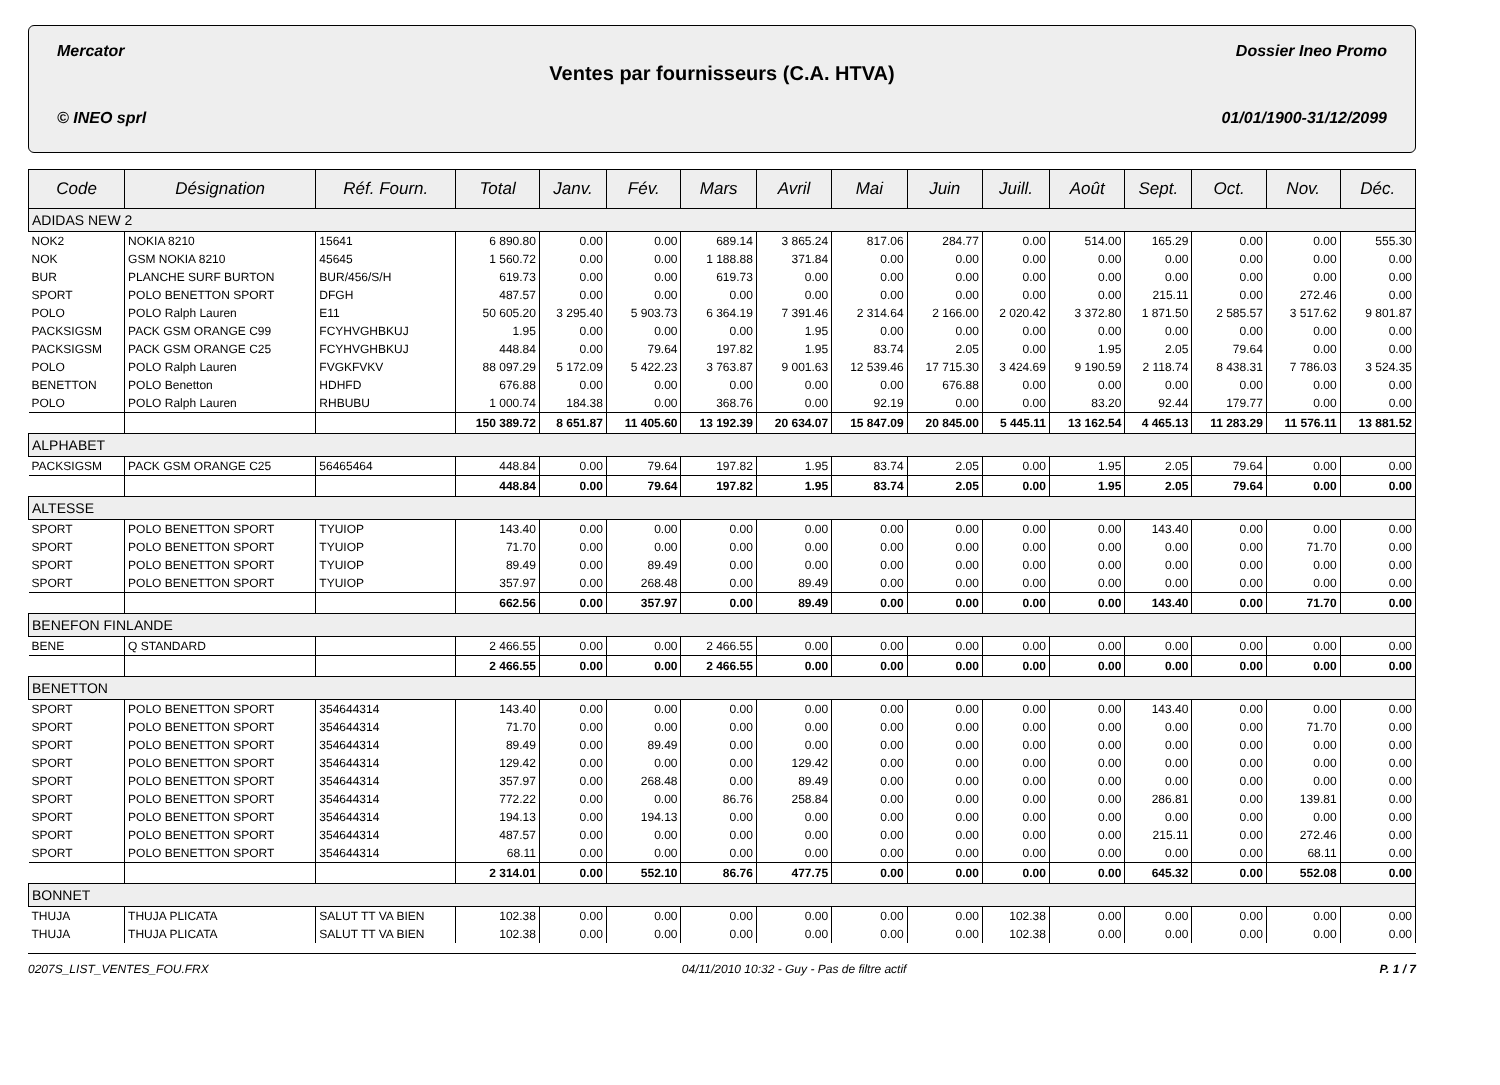Mercator Dossier Ineo Promo
Ventes par fournisseurs (C.A. HTVA)
© INEO sprl 01/01/1900-31/12/2099
| Code | Désignation | Réf. Fourn. | Total | Janv. | Fév. | Mars | Avril | Mai | Juin | Juill. | Août | Sept. | Oct. | Nov. | Déc. |
| --- | --- | --- | --- | --- | --- | --- | --- | --- | --- | --- | --- | --- | --- | --- | --- |
| ADIDAS NEW 2 | | | | | | | | | | | | | | | |
| NOK2 | NOKIA 8210 | 15641 | 6 890.80 | 0.00 | 0.00 | 689.14 | 3 865.24 | 817.06 | 284.77 | 0.00 | 514.00 | 165.29 | 0.00 | 0.00 | 555.30 |
| NOK | GSM NOKIA 8210 | 45645 | 1 560.72 | 0.00 | 0.00 | 1 188.88 | 371.84 | 0.00 | 0.00 | 0.00 | 0.00 | 0.00 | 0.00 | 0.00 | 0.00 |
| BUR | PLANCHE SURF BURTON | BUR/456/S/H | 619.73 | 0.00 | 0.00 | 619.73 | 0.00 | 0.00 | 0.00 | 0.00 | 0.00 | 0.00 | 0.00 | 0.00 | 0.00 |
| SPORT | POLO BENETTON SPORT | DFGH | 487.57 | 0.00 | 0.00 | 0.00 | 0.00 | 0.00 | 0.00 | 0.00 | 0.00 | 215.11 | 0.00 | 272.46 | 0.00 |
| POLO | POLO Ralph Lauren | E11 | 50 605.20 | 3 295.40 | 5 903.73 | 6 364.19 | 7 391.46 | 2 314.64 | 2 166.00 | 2 020.42 | 3 372.80 | 1 871.50 | 2 585.57 | 3 517.62 | 9 801.87 |
| PACKSIGSM | PACK GSM ORANGE C99 | FCYHVGHBKUJ | 1.95 | 0.00 | 0.00 | 0.00 | 1.95 | 0.00 | 0.00 | 0.00 | 0.00 | 0.00 | 0.00 | 0.00 | 0.00 |
| PACKSIGSM | PACK GSM ORANGE C25 | FCYHVGHBKUJ | 448.84 | 0.00 | 79.64 | 197.82 | 1.95 | 83.74 | 2.05 | 0.00 | 1.95 | 2.05 | 79.64 | 0.00 | 0.00 |
| POLO | POLO Ralph Lauren | FVGKFVKV | 88 097.29 | 5 172.09 | 5 422.23 | 3 763.87 | 9 001.63 | 12 539.46 | 17 715.30 | 3 424.69 | 9 190.59 | 2 118.74 | 8 438.31 | 7 786.03 | 3 524.35 |
| BENETTON | POLO Benetton | HDHFD | 676.88 | 0.00 | 0.00 | 0.00 | 0.00 | 0.00 | 676.88 | 0.00 | 0.00 | 0.00 | 0.00 | 0.00 | 0.00 |
| POLO | POLO Ralph Lauren | RHBUBU | 1 000.74 | 184.38 | 0.00 | 368.76 | 0.00 | 92.19 | 0.00 | 0.00 | 83.20 | 92.44 | 179.77 | 0.00 | 0.00 |
| | | | 150 389.72 | 8 651.87 | 11 405.60 | 13 192.39 | 20 634.07 | 15 847.09 | 20 845.00 | 5 445.11 | 13 162.54 | 4 465.13 | 11 283.29 | 11 576.11 | 13 881.52 |
| ALPHABET | | | | | | | | | | | | | | | |
| PACKSIGSM | PACK GSM ORANGE C25 | 56465464 | 448.84 | 0.00 | 79.64 | 197.82 | 1.95 | 83.74 | 2.05 | 0.00 | 1.95 | 2.05 | 79.64 | 0.00 | 0.00 |
| | | | 448.84 | 0.00 | 79.64 | 197.82 | 1.95 | 83.74 | 2.05 | 0.00 | 1.95 | 2.05 | 79.64 | 0.00 | 0.00 |
| ALTESSE | | | | | | | | | | | | | | | |
| SPORT | POLO BENETTON SPORT | TYUIOP | 143.40 | 0.00 | 0.00 | 0.00 | 0.00 | 0.00 | 0.00 | 0.00 | 0.00 | 143.40 | 0.00 | 0.00 | 0.00 |
| SPORT | POLO BENETTON SPORT | TYUIOP | 71.70 | 0.00 | 0.00 | 0.00 | 0.00 | 0.00 | 0.00 | 0.00 | 0.00 | 0.00 | 0.00 | 71.70 | 0.00 |
| SPORT | POLO BENETTON SPORT | TYUIOP | 89.49 | 0.00 | 89.49 | 0.00 | 0.00 | 0.00 | 0.00 | 0.00 | 0.00 | 0.00 | 0.00 | 0.00 | 0.00 |
| SPORT | POLO BENETTON SPORT | TYUIOP | 357.97 | 0.00 | 268.48 | 0.00 | 89.49 | 0.00 | 0.00 | 0.00 | 0.00 | 0.00 | 0.00 | 0.00 | 0.00 |
| | | | 662.56 | 0.00 | 357.97 | 0.00 | 89.49 | 0.00 | 0.00 | 0.00 | 0.00 | 143.40 | 0.00 | 71.70 | 0.00 |
| BENEFON FINLANDE | | | | | | | | | | | | | | | |
| BENE | Q STANDARD | | 2 466.55 | 0.00 | 0.00 | 2 466.55 | 0.00 | 0.00 | 0.00 | 0.00 | 0.00 | 0.00 | 0.00 | 0.00 | 0.00 |
| | | | 2 466.55 | 0.00 | 0.00 | 2 466.55 | 0.00 | 0.00 | 0.00 | 0.00 | 0.00 | 0.00 | 0.00 | 0.00 | 0.00 |
| BENETTON | | | | | | | | | | | | | | | |
| SPORT | POLO BENETTON SPORT | 354644314 | 143.40 | 0.00 | 0.00 | 0.00 | 0.00 | 0.00 | 0.00 | 0.00 | 0.00 | 143.40 | 0.00 | 0.00 | 0.00 |
| SPORT | POLO BENETTON SPORT | 354644314 | 71.70 | 0.00 | 0.00 | 0.00 | 0.00 | 0.00 | 0.00 | 0.00 | 0.00 | 0.00 | 0.00 | 71.70 | 0.00 |
| SPORT | POLO BENETTON SPORT | 354644314 | 89.49 | 0.00 | 89.49 | 0.00 | 0.00 | 0.00 | 0.00 | 0.00 | 0.00 | 0.00 | 0.00 | 0.00 | 0.00 |
| SPORT | POLO BENETTON SPORT | 354644314 | 129.42 | 0.00 | 0.00 | 0.00 | 129.42 | 0.00 | 0.00 | 0.00 | 0.00 | 0.00 | 0.00 | 0.00 | 0.00 |
| SPORT | POLO BENETTON SPORT | 354644314 | 357.97 | 0.00 | 268.48 | 0.00 | 89.49 | 0.00 | 0.00 | 0.00 | 0.00 | 0.00 | 0.00 | 0.00 | 0.00 |
| SPORT | POLO BENETTON SPORT | 354644314 | 772.22 | 0.00 | 0.00 | 86.76 | 258.84 | 0.00 | 0.00 | 0.00 | 0.00 | 286.81 | 0.00 | 139.81 | 0.00 |
| SPORT | POLO BENETTON SPORT | 354644314 | 194.13 | 0.00 | 194.13 | 0.00 | 0.00 | 0.00 | 0.00 | 0.00 | 0.00 | 0.00 | 0.00 | 0.00 | 0.00 |
| SPORT | POLO BENETTON SPORT | 354644314 | 487.57 | 0.00 | 0.00 | 0.00 | 0.00 | 0.00 | 0.00 | 0.00 | 0.00 | 215.11 | 0.00 | 272.46 | 0.00 |
| SPORT | POLO BENETTON SPORT | 354644314 | 68.11 | 0.00 | 0.00 | 0.00 | 0.00 | 0.00 | 0.00 | 0.00 | 0.00 | 0.00 | 0.00 | 68.11 | 0.00 |
| | | | 2 314.01 | 0.00 | 552.10 | 86.76 | 477.75 | 0.00 | 0.00 | 0.00 | 0.00 | 645.32 | 0.00 | 552.08 | 0.00 |
| BONNET | | | | | | | | | | | | | | | |
| THUJA | THUJA PLICATA | SALUT TT VA BIEN | 102.38 | 0.00 | 0.00 | 0.00 | 0.00 | 0.00 | 0.00 | 102.38 | 0.00 | 0.00 | 0.00 | 0.00 | 0.00 |
| THUJA | THUJA PLICATA | SALUT TT VA BIEN | 102.38 | 0.00 | 0.00 | 0.00 | 0.00 | 0.00 | 0.00 | 102.38 | 0.00 | 0.00 | 0.00 | 0.00 | 0.00 |
0207S_LIST_VENTES_FOU.FRX 04/11/2010 10:32 - Guy - Pas de filtre actif P. 1 / 7